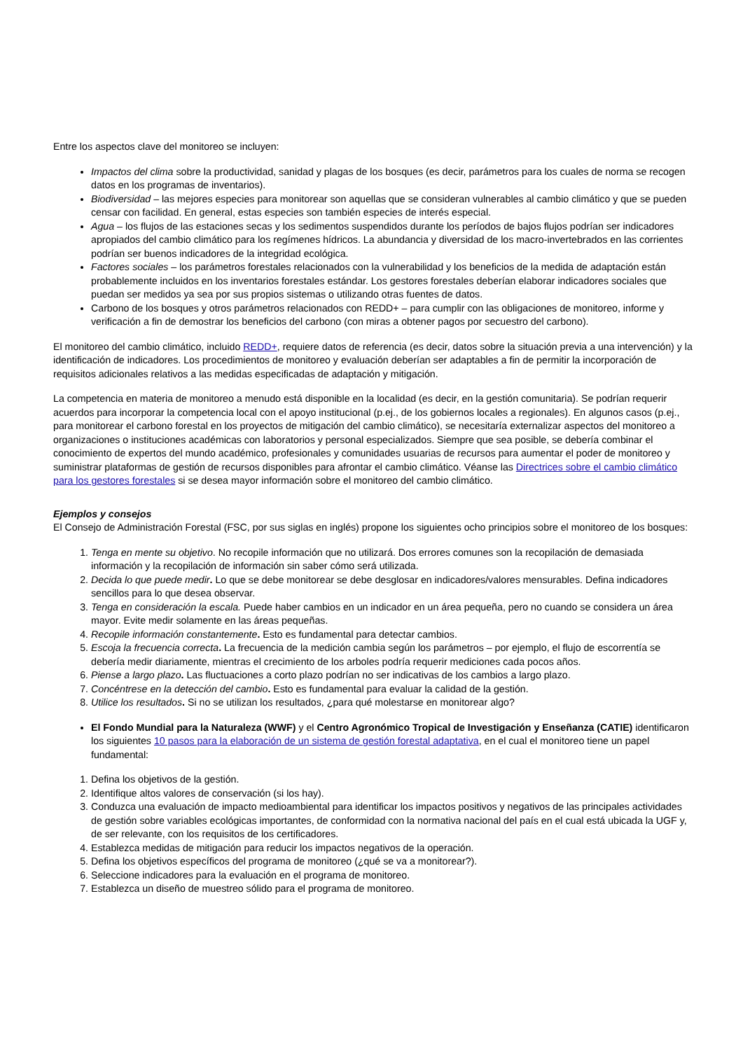Entre los aspectos clave del monitoreo se incluyen:
Impactos del clima sobre la productividad, sanidad y plagas de los bosques (es decir, parámetros para los cuales de norma se recogen datos en los programas de inventarios).
Biodiversidad – las mejores especies para monitorear son aquellas que se consideran vulnerables al cambio climático y que se pueden censar con facilidad. En general, estas especies son también especies de interés especial.
Agua – los flujos de las estaciones secas y los sedimentos suspendidos durante los períodos de bajos flujos podrían ser indicadores apropiados del cambio climático para los regímenes hídricos. La abundancia y diversidad de los macro-invertebrados en las corrientes podrían ser buenos indicadores de la integridad ecológica.
Factores sociales – los parámetros forestales relacionados con la vulnerabilidad y los beneficios de la medida de adaptación están probablemente incluidos en los inventarios forestales estándar. Los gestores forestales deberían elaborar indicadores sociales que puedan ser medidos ya sea por sus propios sistemas o utilizando otras fuentes de datos.
Carbono de los bosques y otros parámetros relacionados con REDD+ – para cumplir con las obligaciones de monitoreo, informe y verificación a fin de demostrar los beneficios del carbono (con miras a obtener pagos por secuestro del carbono).
El monitoreo del cambio climático, incluido REDD+, requiere datos de referencia (es decir, datos sobre la situación previa a una intervención) y la identificación de indicadores. Los procedimientos de monitoreo y evaluación deberían ser adaptables a fin de permitir la incorporación de requisitos adicionales relativos a las medidas especificadas de adaptación y mitigación.
La competencia en materia de monitoreo a menudo está disponible en la localidad (es decir, en la gestión comunitaria). Se podrían requerir acuerdos para incorporar la competencia local con el apoyo institucional (p.ej., de los gobiernos locales a regionales). En algunos casos (p.ej., para monitorear el carbono forestal en los proyectos de mitigación del cambio climático), se necesitaría externalizar aspectos del monitoreo a organizaciones o instituciones académicas con laboratorios y personal especializados. Siempre que sea posible, se debería combinar el conocimiento de expertos del mundo académico, profesionales y comunidades usuarias de recursos para aumentar el poder de monitoreo y suministrar plataformas de gestión de recursos disponibles para afrontar el cambio climático. Véanse las Directrices sobre el cambio climático para los gestores forestales si se desea mayor información sobre el monitoreo del cambio climático.
Ejemplos y consejos
El Consejo de Administración Forestal (FSC, por sus siglas en inglés) propone los siguientes ocho principios sobre el monitoreo de los bosques:
1. Tenga en mente su objetivo. No recopile información que no utilizará. Dos errores comunes son la recopilación de demasiada información y la recopilación de información sin saber cómo será utilizada.
2. Decida lo que puede medir. Lo que se debe monitorear se debe desglosar en indicadores/valores mensurables. Defina indicadores sencillos para lo que desea observar.
3. Tenga en consideración la escala. Puede haber cambios en un indicador en un área pequeña, pero no cuando se considera un área mayor. Evite medir solamente en las áreas pequeñas.
4. Recopile información constantemente. Esto es fundamental para detectar cambios.
5. Escoja la frecuencia correcta. La frecuencia de la medición cambia según los parámetros – por ejemplo, el flujo de escorrentía se debería medir diariamente, mientras el crecimiento de los arboles podría requerir mediciones cada pocos años.
6. Piense a largo plazo. Las fluctuaciones a corto plazo podrían no ser indicativas de los cambios a largo plazo.
7. Concéntrese en la detección del cambio. Esto es fundamental para evaluar la calidad de la gestión.
8. Utilice los resultados. Si no se utilizan los resultados, ¿para qué molestarse en monitorear algo?
El Fondo Mundial para la Naturaleza (WWF) y el Centro Agronómico Tropical de Investigación y Enseñanza (CATIE) identificaron los siguientes 10 pasos para la elaboración de un sistema de gestión forestal adaptativa, en el cual el monitoreo tiene un papel fundamental:
1. Defina los objetivos de la gestión.
2. Identifique altos valores de conservación (si los hay).
3. Conduzca una evaluación de impacto medioambiental para identificar los impactos positivos y negativos de las principales actividades de gestión sobre variables ecológicas importantes, de conformidad con la normativa nacional del país en el cual está ubicada la UGF y, de ser relevante, con los requisitos de los certificadores.
4. Establezca medidas de mitigación para reducir los impactos negativos de la operación.
5. Defina los objetivos específicos del programa de monitoreo (¿qué se va a monitorear?).
6. Seleccione indicadores para la evaluación en el programa de monitoreo.
7. Establezca un diseño de muestreo sólido para el programa de monitoreo.